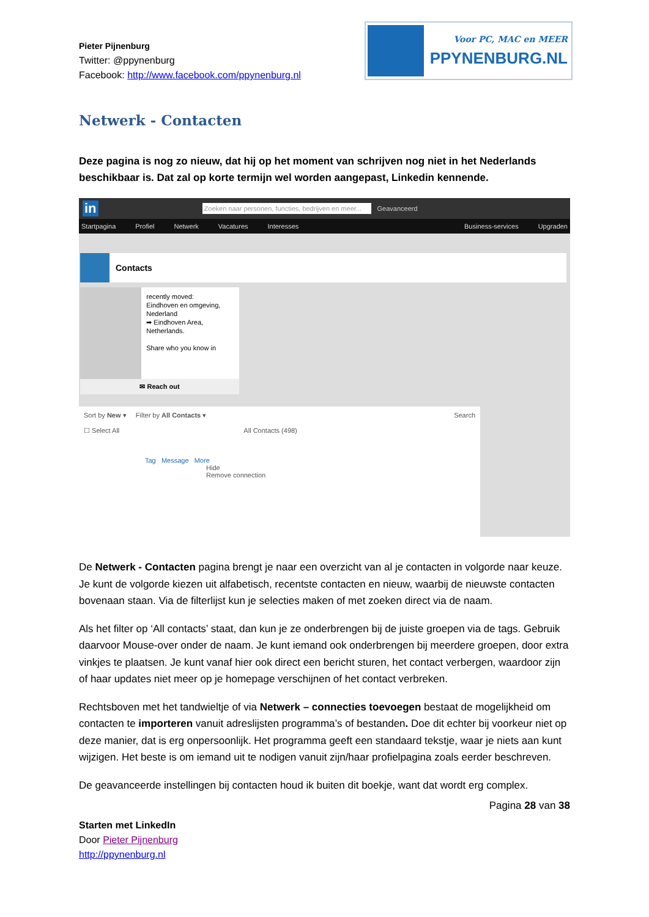Pieter Pijnenburg
Twitter: @ppynenburg
Facebook: http://www.facebook.com/ppynenburg.nl
Voor PC, MAC en MEER
PPYNENBURG.NL
Netwerk - Contacten
Deze pagina is nog zo nieuw, dat hij op het moment van schrijven nog niet in het Nederlands beschikbaar is. Dat zal op korte termijn wel worden aangepast, Linkedin kennende.
in Zoeken naar personen, functies, bedrijven en meer... Geavanceerd
Startpagina Profiel Netwerk Vacatures Interesses Business-services Upgraden
Contacts
recently moved:
Eindhoven en omgeving, Nederland
➡ Eindhoven Area, Netherlands.
Share who you know in
✉ Reach out
Sort by New ▾ Filter by All Contacts ▾ Search
☐ Select All All Contacts (498)
Tag Message More
Hide
Remove connection
De Netwerk - Contacten pagina brengt je naar een overzicht van al je contacten in volgorde naar keuze. Je kunt de volgorde kiezen uit alfabetisch, recentste contacten en nieuw, waarbij de nieuwste contacten bovenaan staan. Via de filterlijst kun je selecties maken of met zoeken direct via de naam.
Als het filter op ‘All contacts’ staat, dan kun je ze onderbrengen bij de juiste groepen via de tags. Gebruik daarvoor Mouse-over onder de naam. Je kunt iemand ook onderbrengen bij meerdere groepen, door extra vinkjes te plaatsen. Je kunt vanaf hier ook direct een bericht sturen, het contact verbergen, waardoor zijn of haar updates niet meer op je homepage verschijnen of het contact verbreken.
Rechtsboven met het tandwieltje of via Netwerk – connecties toevoegen bestaat de mogelijkheid om contacten te importeren vanuit adreslijsten programma’s of bestanden. Doe dit echter bij voorkeur niet op deze manier, dat is erg onpersoonlijk. Het programma geeft een standaard tekstje, waar je niets aan kunt wijzigen. Het beste is om iemand uit te nodigen vanuit zijn/haar profielpagina zoals eerder beschreven.
De geavanceerde instellingen bij contacten houd ik buiten dit boekje, want dat wordt erg complex.
Pagina 28 van 38
Starten met LinkedIn
Door Pieter Pijnenburg
http://ppynenburg.nl